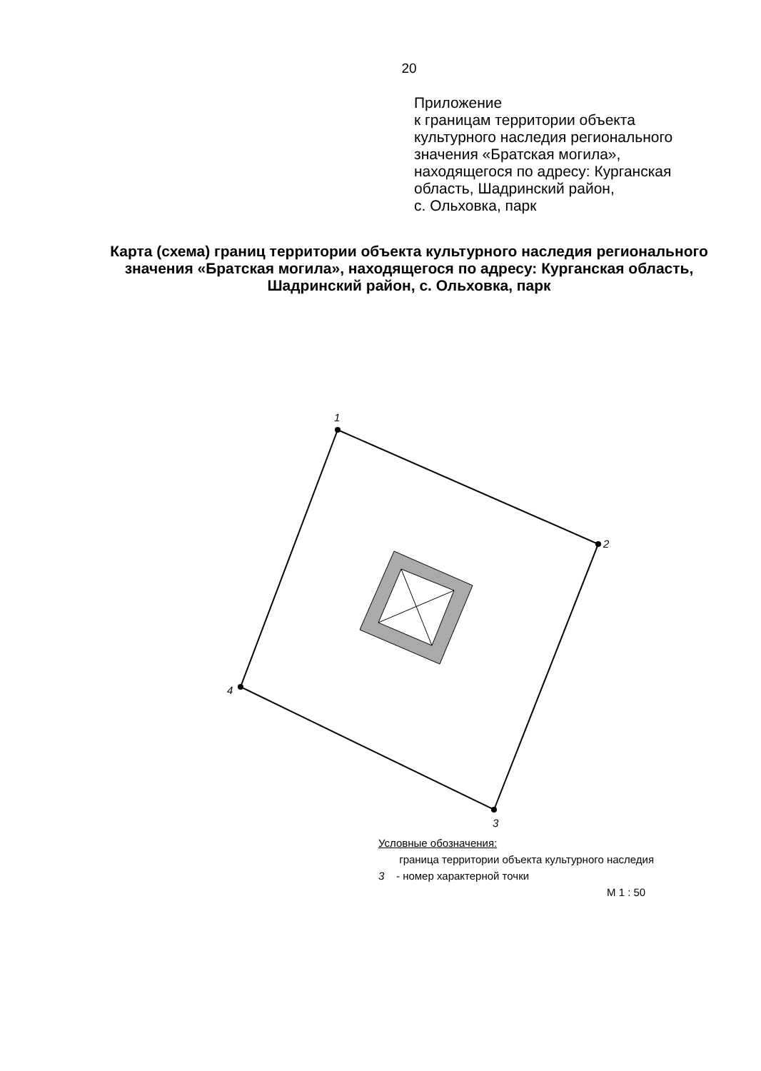20
Приложение
к границам территории объекта
культурного наследия регионального
значения «Братская могила»,
находящегося по адресу: Курганская
область, Шадринский район,
с. Ольховка, парк
Карта (схема) границ территории объекта культурного наследия регионального значения «Братская могила», находящегося по адресу: Курганская область, Шадринский район, с. Ольховка, парк
1
2
3
4
Условные обозначения:
граница территории объекта культурного наследия
3 - номер характерной точки
М 1 : 50